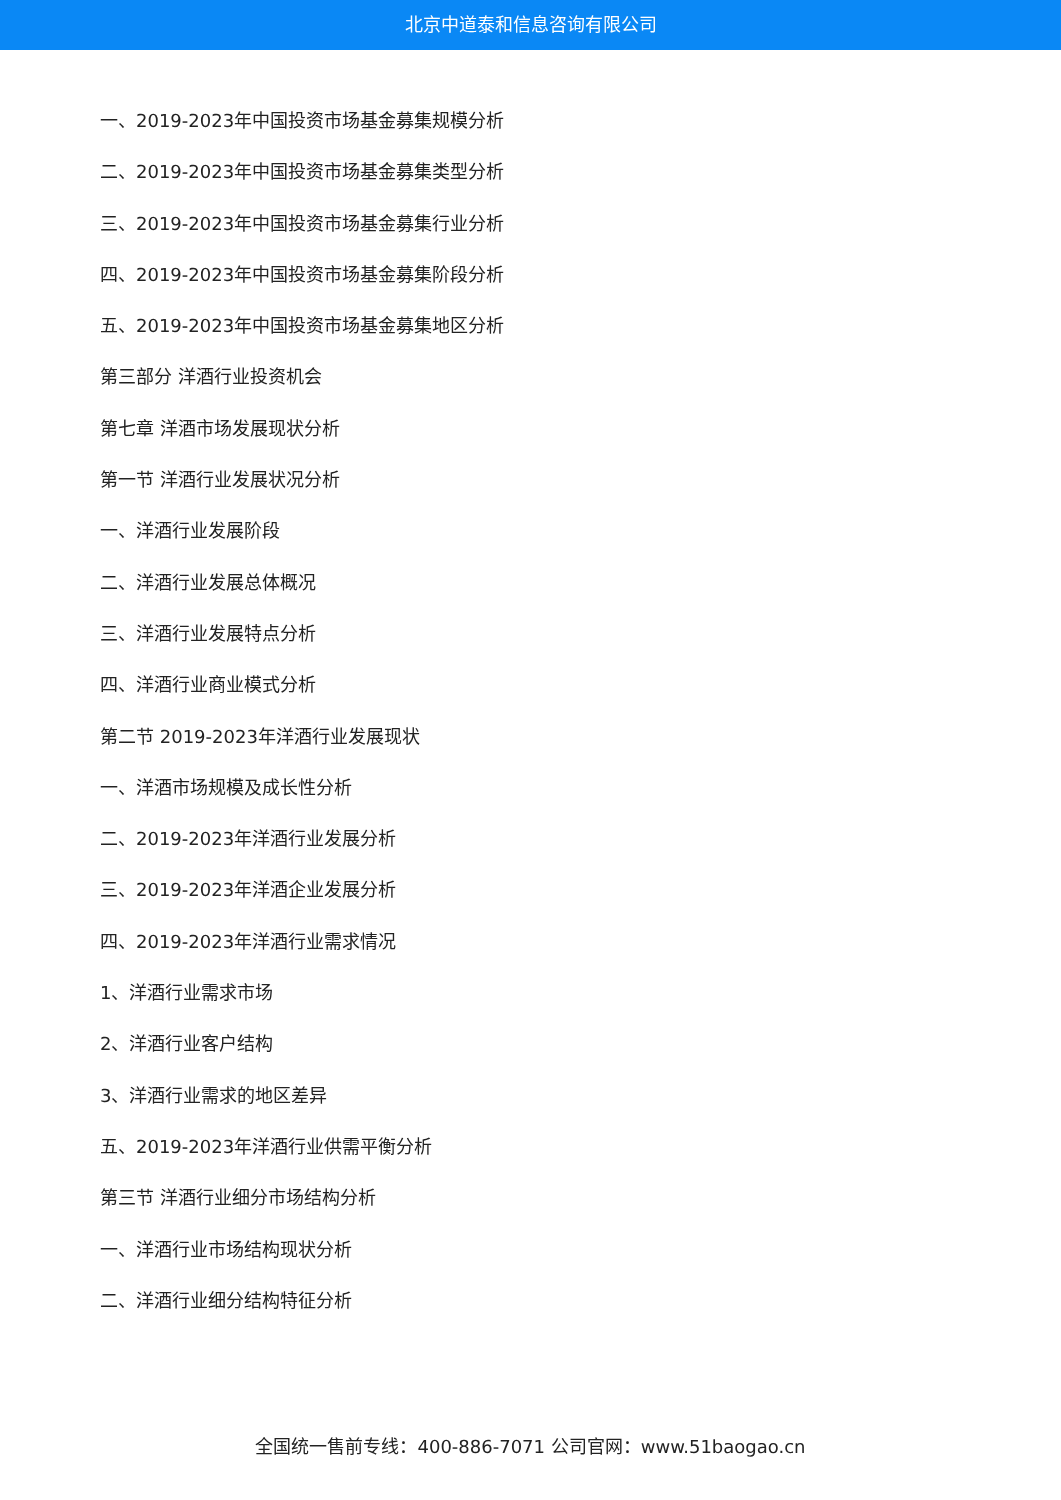北京中道泰和信息咨询有限公司
一、2019-2023年中国投资市场基金募集规模分析
二、2019-2023年中国投资市场基金募集类型分析
三、2019-2023年中国投资市场基金募集行业分析
四、2019-2023年中国投资市场基金募集阶段分析
五、2019-2023年中国投资市场基金募集地区分析
第三部分 洋酒行业投资机会
第七章 洋酒市场发展现状分析
第一节 洋酒行业发展状况分析
一、洋酒行业发展阶段
二、洋酒行业发展总体概况
三、洋酒行业发展特点分析
四、洋酒行业商业模式分析
第二节 2019-2023年洋酒行业发展现状
一、洋酒市场规模及成长性分析
二、2019-2023年洋酒行业发展分析
三、2019-2023年洋酒企业发展分析
四、2019-2023年洋酒行业需求情况
1、洋酒行业需求市场
2、洋酒行业客户结构
3、洋酒行业需求的地区差异
五、2019-2023年洋酒行业供需平衡分析
第三节 洋酒行业细分市场结构分析
一、洋酒行业市场结构现状分析
二、洋酒行业细分结构特征分析
全国统一售前专线：400-886-7071 公司官网：www.51baogao.cn